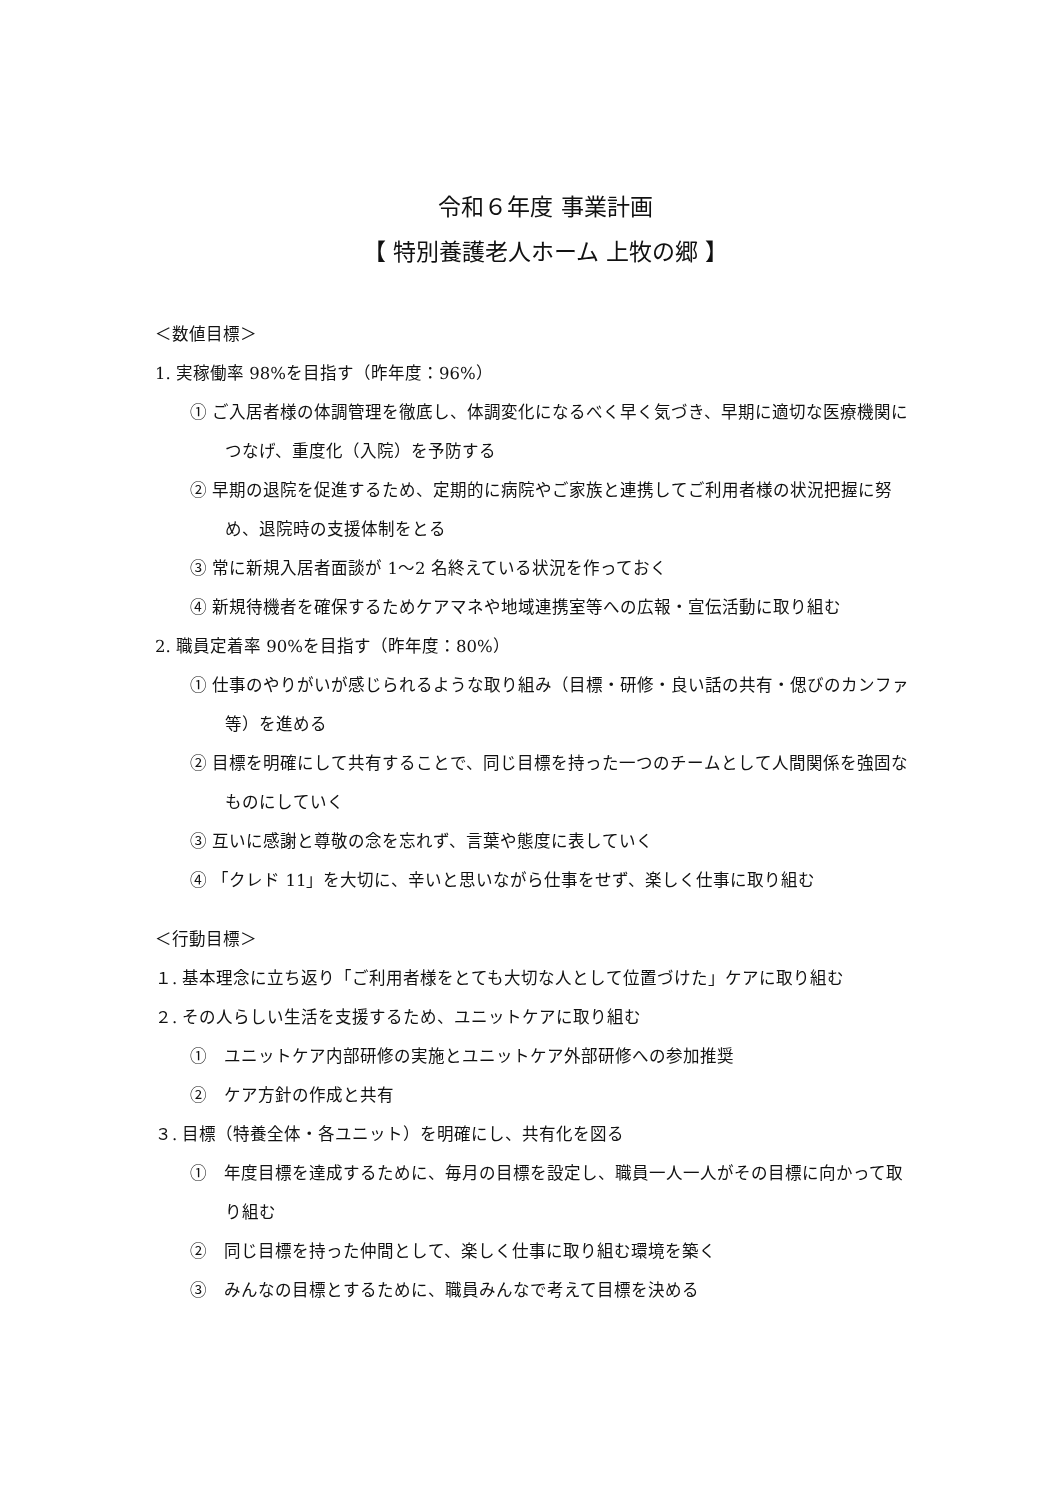令和６年度 事業計画
【 特別養護老人ホーム 上牧の郷 】
＜数値目標＞
1. 実稼働率 98%を目指す（昨年度：96%）
① ご入居者様の体調管理を徹底し、体調変化になるべく早く気づき、早期に適切な医療機関につなげ、重度化（入院）を予防する
② 早期の退院を促進するため、定期的に病院やご家族と連携してご利用者様の状況把握に努め、退院時の支援体制をとる
③ 常に新規入居者面談が 1～2 名終えている状況を作っておく
④ 新規待機者を確保するためケアマネや地域連携室等への広報・宣伝活動に取り組む
2. 職員定着率 90%を目指す（昨年度：80%）
① 仕事のやりがいが感じられるような取り組み（目標・研修・良い話の共有・偲びのカンファ等）を進める
② 目標を明確にして共有することで、同じ目標を持った一つのチームとして人間関係を強固なものにしていく
③ 互いに感謝と尊敬の念を忘れず、言葉や態度に表していく
④ 「クレド 11」を大切に、辛いと思いながら仕事をせず、楽しく仕事に取り組む
＜行動目標＞
１. 基本理念に立ち返り「ご利用者様をとても大切な人として位置づけた」ケアに取り組む
２. その人らしい生活を支援するため、ユニットケアに取り組む
①　ユニットケア内部研修の実施とユニットケア外部研修への参加推奨
②　ケア方針の作成と共有
３. 目標（特養全体・各ユニット）を明確にし、共有化を図る
①　年度目標を達成するために、毎月の目標を設定し、職員一人一人がその目標に向かって取り組む
②　同じ目標を持った仲間として、楽しく仕事に取り組む環境を築く
③　みんなの目標とするために、職員みんなで考えて目標を決める